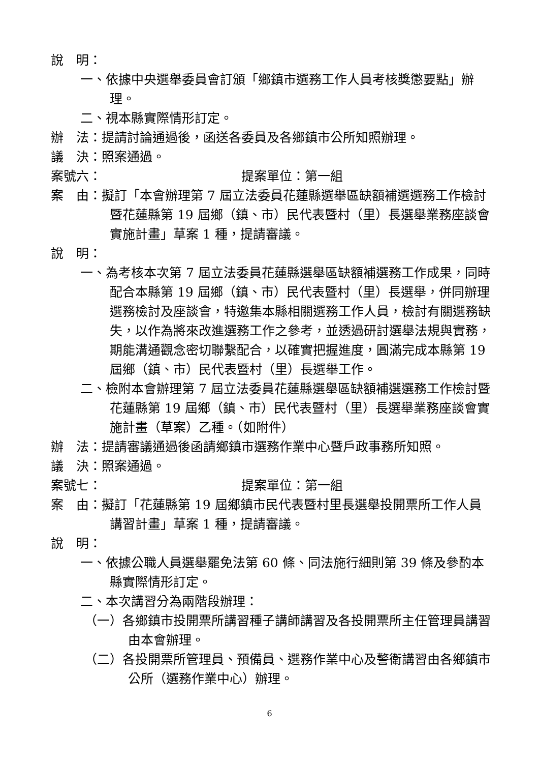說　明：
一、依據中央選舉委員會訂頒「鄉鎮市選務工作人員考核獎懲要點」辦理。
二、視本縣實際情形訂定。
辦　法：提請討論通過後，函送各委員及各鄉鎮市公所知照辦理。
議　決：照案通過。
案號六：　　　　　　　　　　　提案單位：第一組
案　由：擬訂「本會辦理第 7 屆立法委員花蓮縣選舉區缺額補選選務工作檢討暨花蓮縣第 19 屆鄉（鎮、市）民代表暨村（里）長選舉業務座談會實施計畫」草案 1 種，提請審議。
說　明：
一、為考核本次第 7 屆立法委員花蓮縣選舉區缺額補選務工作成果，同時配合本縣第 19 屆鄉（鎮、市）民代表暨村（里）長選舉，併同辦理選務檢討及座談會，特邀集本縣相關選務工作人員，檢討有關選務缺失，以作為將來改進選務工作之參考，並透過研討選舉法規與實務，期能溝通觀念密切聯繫配合，以確實把握進度，圓滿完成本縣第 19 屆鄉（鎮、市）民代表暨村（里）長選舉工作。
二、檢附本會辦理第 7 屆立法委員花蓮縣選舉區缺額補選選務工作檢討暨花蓮縣第 19 屆鄉（鎮、市）民代表暨村（里）長選舉業務座談會實施計畫（草案）乙種。（如附件）
辦　法：提請審議通過後函請鄉鎮市選務作業中心暨戶政事務所知照。
議　決：照案通過。
案號七：　　　　　　　　　　　提案單位：第一組
案　由：擬訂「花蓮縣第 19 屆鄉鎮市民代表暨村里長選舉投開票所工作人員講習計畫」草案 1 種，提請審議。
說　明：
一、依據公職人員選舉罷免法第 60 條、同法施行細則第 39 條及參酌本縣實際情形訂定。
二、本次講習分為兩階段辦理：
（一）各鄉鎮市投開票所講習種子講師講習及各投開票所主任管理員講習由本會辦理。
（二）各投開票所管理員、預備員、選務作業中心及警衛講習由各鄉鎮市公所（選務作業中心）辦理。
6